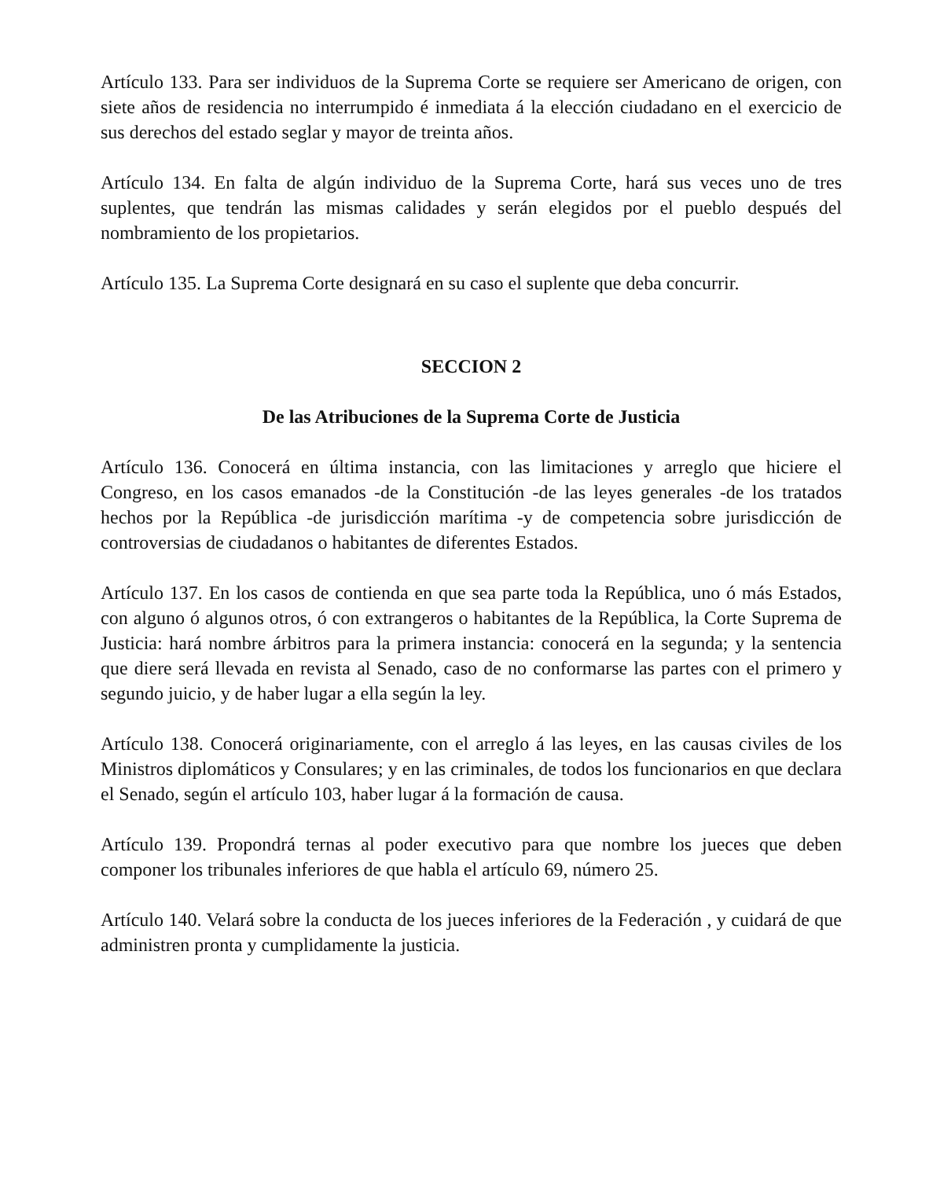Artículo 133. Para ser individuos de la Suprema Corte se requiere ser Americano de origen, con siete años de residencia no interrumpido é inmediata á la elección ciudadano en el exercicio de sus derechos del estado seglar y mayor de treinta años.
Artículo 134. En falta de algún individuo de la Suprema Corte, hará sus veces uno de tres suplentes, que tendrán las mismas calidades y serán elegidos por el pueblo después del nombramiento de los propietarios.
Artículo 135. La Suprema Corte designará en su caso el suplente que deba concurrir.
SECCION 2
De las Atribuciones de la Suprema Corte de Justicia
Artículo 136. Conocerá en última instancia, con las limitaciones y arreglo que hiciere el Congreso, en los casos emanados -de la Constitución -de las leyes generales -de los tratados hechos por la República -de jurisdicción marítima -y de competencia sobre jurisdicción de controversias de ciudadanos o habitantes de diferentes Estados.
Artículo 137. En los casos de contienda en que sea parte toda la República, uno ó más Estados, con alguno ó algunos otros, ó con extrangeros o habitantes de la República, la Corte Suprema de Justicia: hará nombre árbitros para la primera instancia: conocerá en la segunda; y la sentencia que diere será llevada en revista al Senado, caso de no conformarse las partes con el primero y segundo juicio, y de haber lugar a ella según la ley.
Artículo 138. Conocerá originariamente, con el arreglo á las leyes, en las causas civiles de los Ministros diplomáticos y Consulares; y en las criminales, de todos los funcionarios en que declara el Senado, según el artículo 103, haber lugar á la formación de causa.
Artículo 139. Propondrá ternas al poder executivo para que nombre los jueces que deben componer los tribunales inferiores de que habla el artículo 69, número 25.
Artículo 140. Velará sobre la conducta de los jueces inferiores de la Federación , y cuidará de que administren pronta y cumplidamente la justicia.